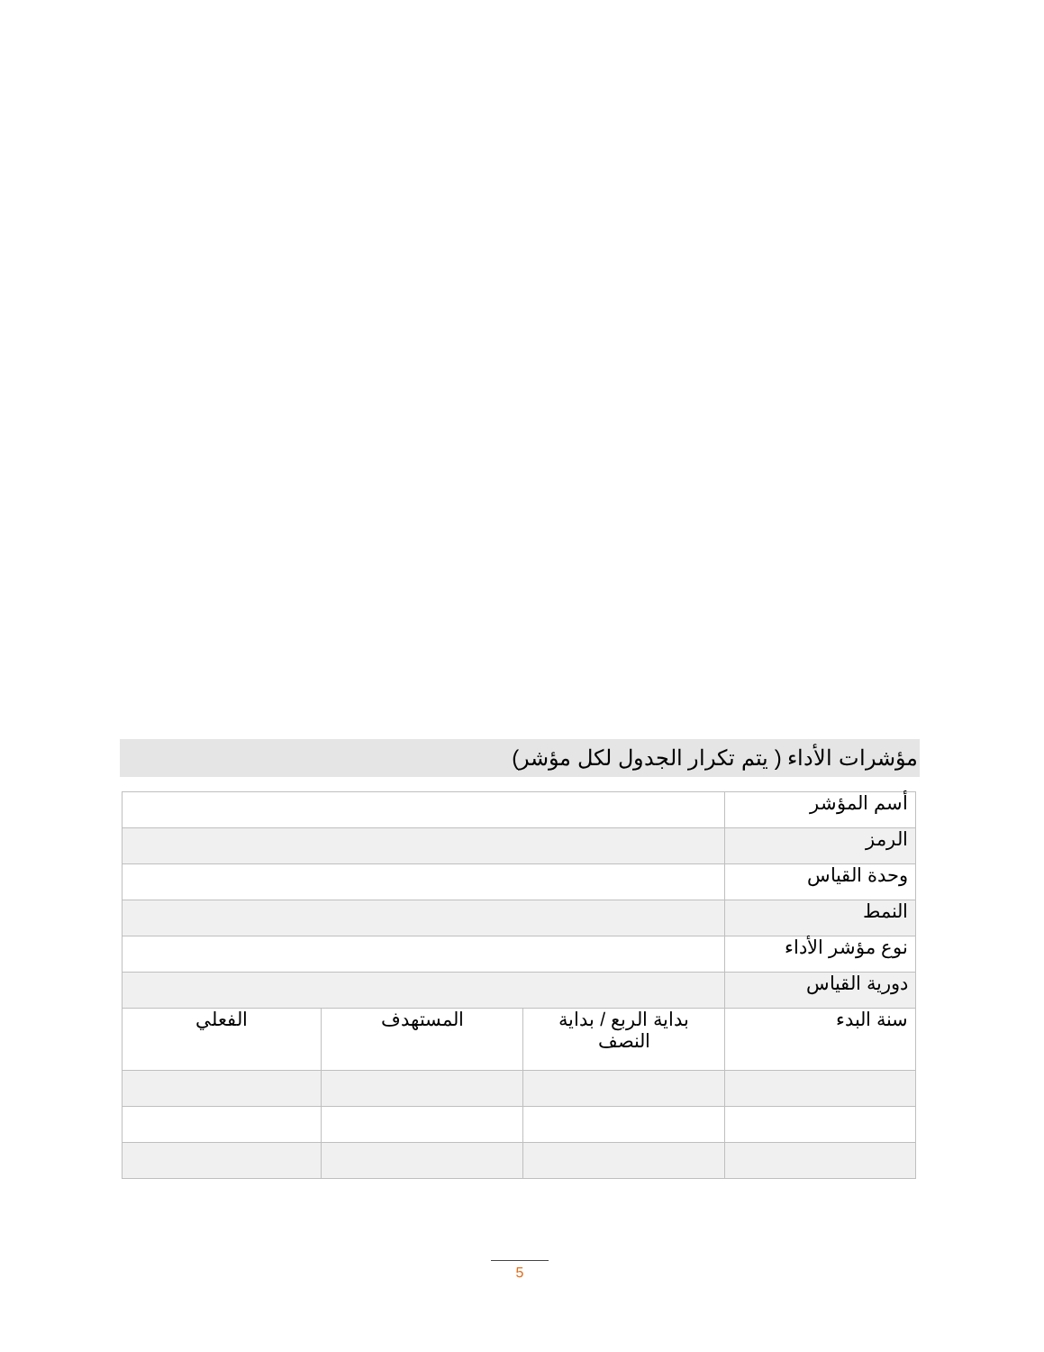مؤشرات الأداء ( يتم تكرار الجدول لكل مؤشر)
| أسم المؤشر | | | |
| الرمز | | | |
| وحدة القياس | | | |
| النمط | | | |
| نوع مؤشر الأداء | | | |
| دورية القياس | | | |
| سنة البدء | بداية الربع / بداية النصف | المستهدف | الفعلي |
5